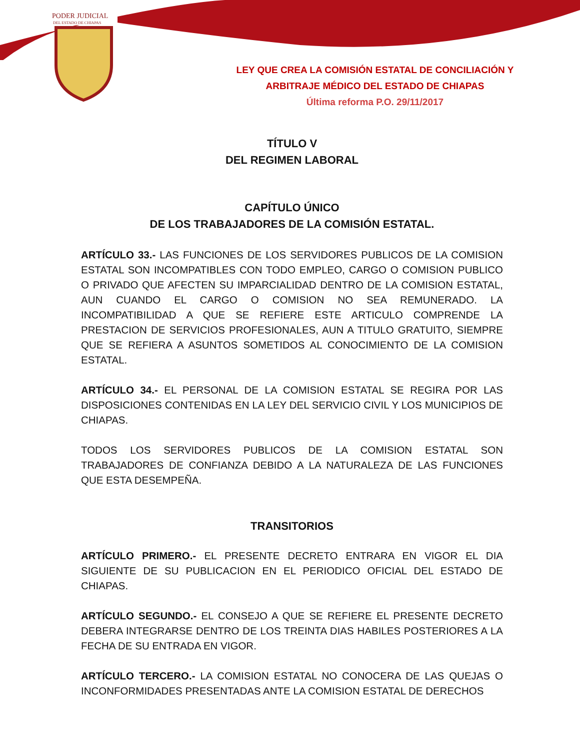PODER JUDICIAL
DEL ESTADO DE CHIAPAS
LEY QUE CREA LA COMISIÓN ESTATAL DE CONCILIACIÓN Y
ARBITRAJE MÉDICO DEL ESTADO DE CHIAPAS
Última reforma P.O. 29/11/2017
TÍTULO V
DEL REGIMEN LABORAL
CAPÍTULO ÚNICO
DE LOS TRABAJADORES DE LA COMISIÓN ESTATAL.
ARTÍCULO 33.- LAS FUNCIONES DE LOS SERVIDORES PUBLICOS DE LA COMISION ESTATAL SON INCOMPATIBLES CON TODO EMPLEO, CARGO O COMISION PUBLICO O PRIVADO QUE AFECTEN SU IMPARCIALIDAD DENTRO DE LA COMISION ESTATAL, AUN CUANDO EL CARGO O COMISION NO SEA REMUNERADO. LA INCOMPATIBILIDAD A QUE SE REFIERE ESTE ARTICULO COMPRENDE LA PRESTACION DE SERVICIOS PROFESIONALES, AUN A TITULO GRATUITO, SIEMPRE QUE SE REFIERA A ASUNTOS SOMETIDOS AL CONOCIMIENTO DE LA COMISION ESTATAL.
ARTÍCULO 34.- EL PERSONAL DE LA COMISION ESTATAL SE REGIRA POR LAS DISPOSICIONES CONTENIDAS EN LA LEY DEL SERVICIO CIVIL Y LOS MUNICIPIOS DE CHIAPAS.
TODOS LOS SERVIDORES PUBLICOS DE LA COMISION ESTATAL SON TRABAJADORES DE CONFIANZA DEBIDO A LA NATURALEZA DE LAS FUNCIONES QUE ESTA DESEMPEÑA.
TRANSITORIOS
ARTÍCULO PRIMERO.- EL PRESENTE DECRETO ENTRARA EN VIGOR EL DIA SIGUIENTE DE SU PUBLICACION EN EL PERIODICO OFICIAL DEL ESTADO DE CHIAPAS.
ARTÍCULO SEGUNDO.- EL CONSEJO A QUE SE REFIERE EL PRESENTE DECRETO DEBERA INTEGRARSE DENTRO DE LOS TREINTA DIAS HABILES POSTERIORES A LA FECHA DE SU ENTRADA EN VIGOR.
ARTÍCULO TERCERO.- LA COMISION ESTATAL NO CONOCERA DE LAS QUEJAS O INCONFORMIDADES PRESENTADAS ANTE LA COMISION ESTATAL DE DERECHOS